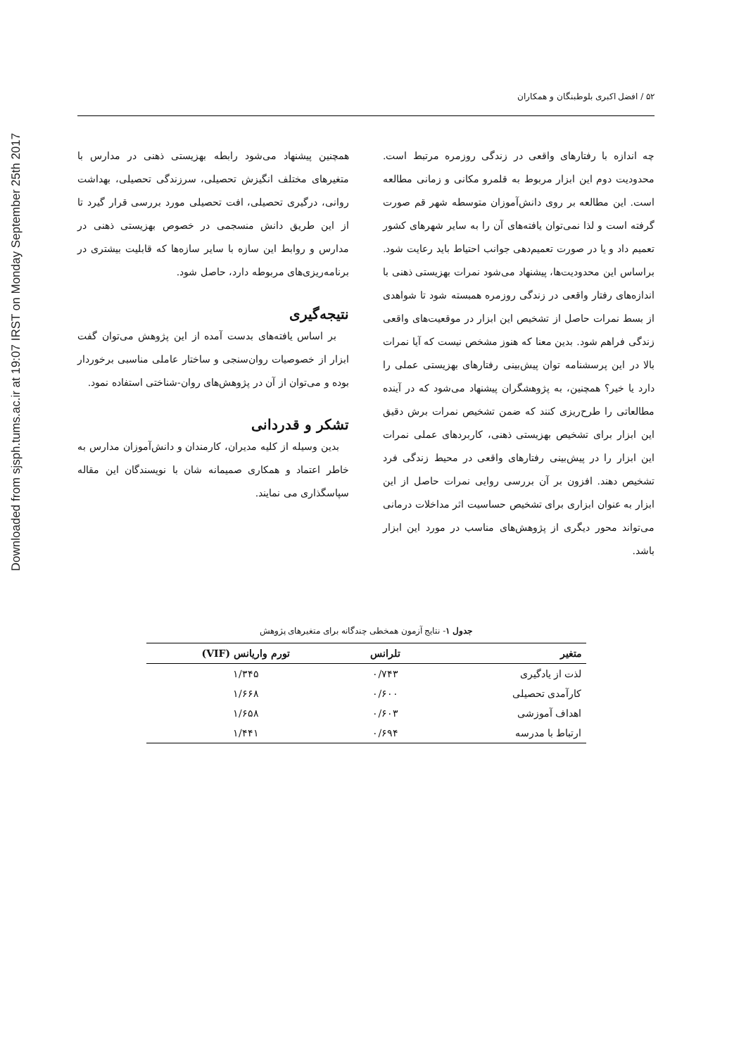Downloaded from sjsph.tums.ac.ir at 19:07 IRST on Monday September 25th 2017
۵۲ / افضل اکبری بلوطبنگان و همکاران
چه اندازه با رفتارهای واقعی در زندگی روزمره مرتبط است. محدودیت دوم این ابزار مربوط به قلمرو مکانی و زمانی مطالعه است. این مطالعه بر روی دانش‌آموزان متوسطه شهر قم صورت گرفته است و لذا نمی‌توان یافته‌های آن را به سایر شهرهای کشور تعمیم داد و یا در صورت تعمیم‌دهی جوانب احتیاط باید رعایت شود. براساس این محدودیت‌ها، پیشنهاد می‌شود نمرات بهزیستی ذهنی با اندازه‌های رفتار واقعی در زندگی روزمره همبسته شود تا شواهدی از بسط نمرات حاصل از تشخیص این ابزار در موقعیت‌های واقعی زندگی فراهم شود. بدین معنا که هنوز مشخص نیست که آیا نمرات بالا در این پرسشنامه توان پیش‌بینی رفتارهای بهزیستی عملی را دارد یا خیر؟ همچنین، به پژوهشگران پیشنهاد می‌شود که در آینده مطالعاتی را طرح‌ریزی کنند که ضمن تشخیص نمرات برش دقیق این ابزار برای تشخیص بهزیستی ذهنی، کاربردهای عملی نمرات این ابزار را در پیش‌بینی رفتارهای واقعی در محیط زندگی فرد تشخیص دهند. افزون بر آن بررسی روایی نمرات حاصل از این ابزار به عنوان ابزاری برای تشخیص حساسیت اثر مداخلات درمانی می‌تواند محور دیگری از پژوهش‌های مناسب در مورد این ابزار باشد.
همچنین پیشنهاد می‌شود رابطه بهزیستی ذهنی در مدارس با متغیرهای مختلف انگیزش تحصیلی، سرزندگی تحصیلی، بهداشت روانی، درگیری تحصیلی، افت تحصیلی مورد بررسی قرار گیرد تا از این طریق دانش منسجمی در خصوص بهزیستی ذهنی در مدارس و روابط این سازه با سایر سازه‌ها که قابلیت بیشتری در برنامه‌ریزی‌های مربوطه دارد، حاصل شود.
نتیجه‌گیری
بر اساس یافته‌های بدست آمده از این پژوهش می‌توان گفت ابزار از خصوصیات روان‌سنجی و ساختار عاملی مناسبی برخوردار بوده و می‌توان از آن در پژوهش‌های روان-شناختی استفاده نمود.
تشکر و قدردانی
بدین وسیله از کلیه مدیران، کارمندان و دانش‌آموزان مدارس به خاطر اعتماد و همکاری صمیمانه شان با نویسندگان این مقاله سپاسگذاری می نمایند.
جدول ۱- نتایج آزمون همخطی چندگانه برای متغیرهای پژوهش
| متغیر | تلرانس | تورم واریانس (VIF) |
| --- | --- | --- |
| لذت از یادگیری | ۰/۷۴۳ | ۱/۳۴۵ |
| کارآمدی تحصیلی | ۰/۶۰۰ | ۱/۶۶۸ |
| اهداف آموزشی | ۰/۶۰۳ | ۱/۶۵۸ |
| ارتباط با مدرسه | ۰/۶۹۴ | ۱/۴۴۱ |